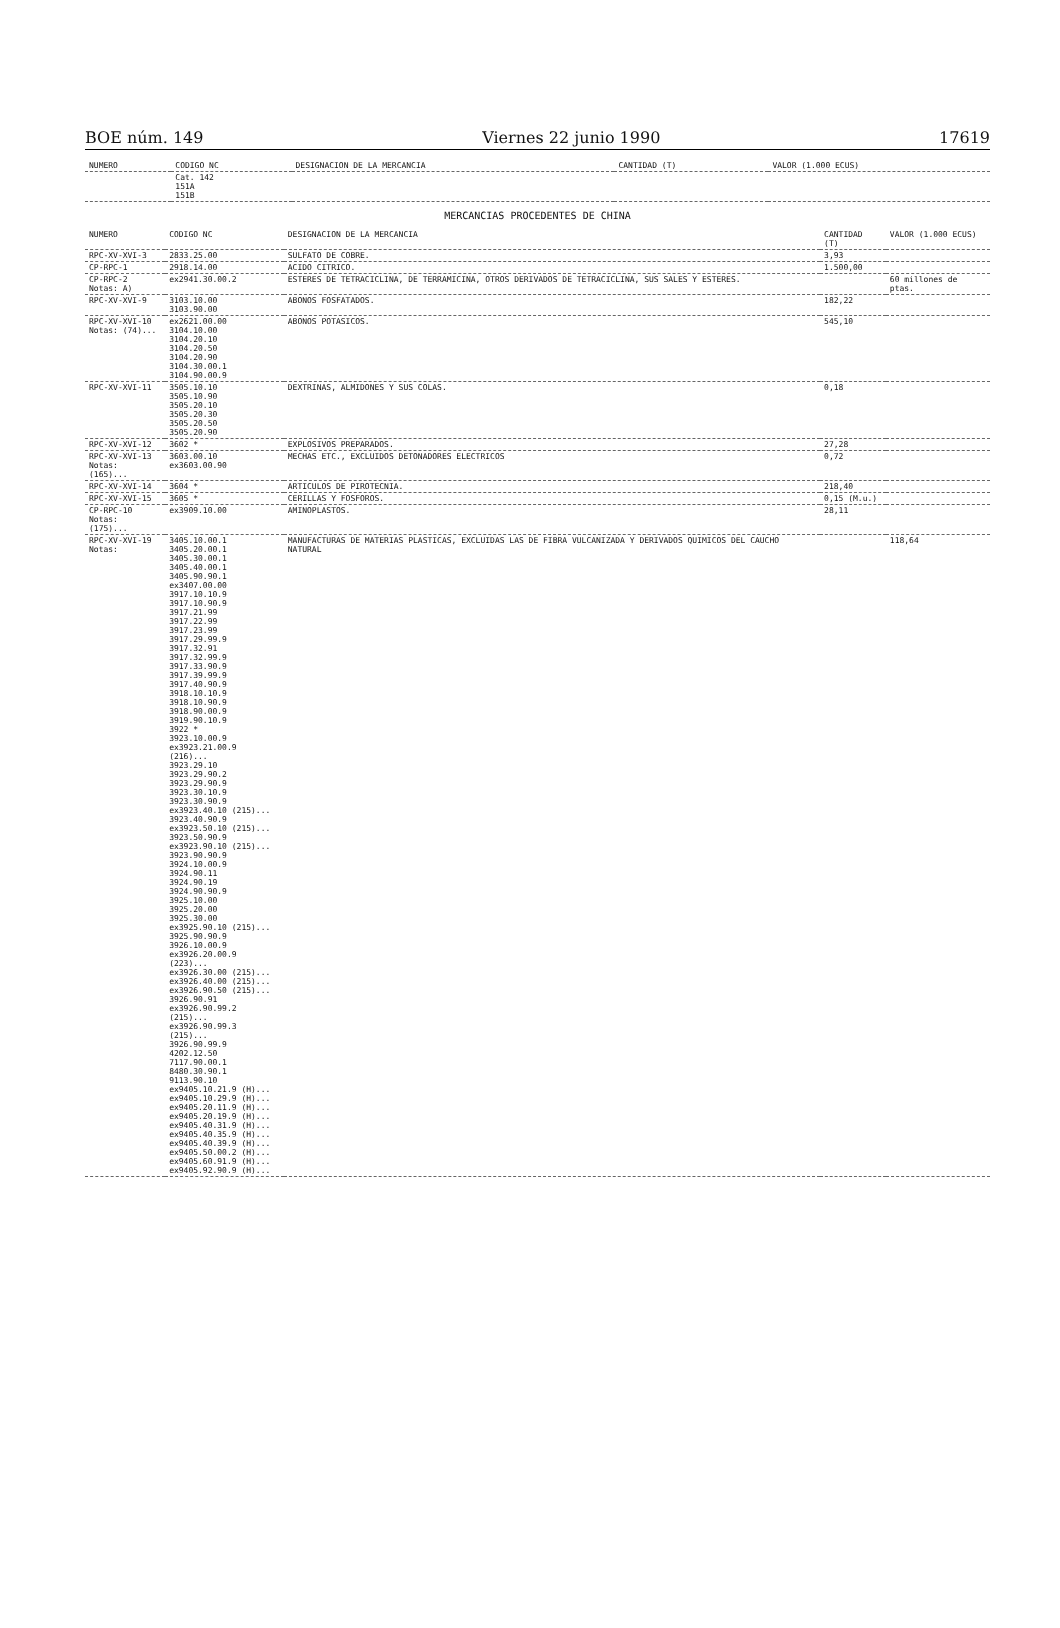BOE núm. 149 Viernes 22 junio 1990 17619
| NUMERO | CODIGO NC | DESIGNACION DE LA MERCANCIA | CANTIDAD (T) | VALOR (1.000 ECUS) |
| --- | --- | --- | --- | --- |
| | Cat. 142 151A 151B | | | |
MERCANCIAS PROCEDENTES DE CHINA
| NUMERO | CODIGO NC | DESIGNACION DE LA MERCANCIA | CANTIDAD (T) | VALOR (1.000 ECUS) |
| --- | --- | --- | --- | --- |
| RPC-XV-XVI-3 | 2833.25.00 | SULFATO DE COBRE. | 3,93 | |
| CP-RPC-1 | 2918.14.00 | ACIDO CITRICO. | 1.500,00 | |
| CP-RPC-2 Notas: A) | ex2941.30.00.2 | ESTERES DE TETRACICLINA, DE TERRAMICINA, OTROS DERIVADOS DE TETRACICLINA, SUS SALES Y ESTERES. | | 60 millones de ptas. |
| RPC-XV-XVI-9 | 3103.10.00 3103.90.00 | ABONOS FOSFATADOS. | 182,22 | |
| RPC-XV-XVI-10 Notas: (74)... | ex2621.00.00 3104.10.00 3104.20.10 3104.20.50 3104.20.90 3104.30.00.1 3104.90.00.9 | ABONOS POTASICOS. | 545,10 | |
| RPC-XV-XVI-11 | 3505.10.10 3505.10.90 3505.20.10 3505.20.30 3505.20.50 3505.20.90 | DEXTRINAS, ALMIDONES Y SUS COLAS. | 0,18 | |
| RPC-XV-XVI-12 | 3602 * | EXPLOSIVOS PREPARADOS. | 27,28 | |
| RPC-XV-XVI-13 Notas: (165)... | 3603.00.10 ex3603.00.90 | MECHAS ETC., EXCLUIDOS DETONADORES ELECTRICOS | 0,72 | |
| RPC-XV-XVI-14 | 3604 * | ARTICULOS DE PIROTECNIA. | 218,40 | |
| RPC-XV-XVI-15 | 3605 * | CERILLAS Y FOSFOROS. | 0,15 (M.u.) | |
| CP-RPC-10 Notas: (175)... | ex3909.10.00 | AMINOPLASTOS. | 28,11 | |
| RPC-XV-XVI-19 Notas: | 3405.10.00.1 3405.20.00.1 3405.30.00.1 3405.40.00.1 3405.90.90.1 ex3407.00.00 3917.10.10.9 3917.10.90.9 3917.21.99 3917.22.99 3917.23.99 3917.29.99.9 3917.32.91 3917.32.99.9 3917.33.90.9 3917.39.99.9 3917.40.90.9 3918.10.10.9 3918.10.90.9 3918.90.00.9 3919.90.10.9 3922 * 3923.10.00.9 ex3923.21.00.9 (216)... 3923.29.10 3923.29.90.2 3923.29.90.9 3923.30.10.9 3923.30.90.9 ex3923.40.10 (215)... 3923.40.90.9 ex3923.50.10 (215)... 3923.50.90.9 ex3923.90.10 (215)... 3923.90.90.9 3924.10.00.9 3924.90.11 3924.90.19 3924.90.90.9 3925.10.00 3925.20.00 3925.30.00 ex3925.90.10 (215)... 3925.90.90.9 3926.10.00.9 ex3926.20.00.9 (223)... ex3926.30.00 (215)... ex3926.40.00 (215)... ex3926.90.50 (215)... 3926.90.91 ex3926.90.99.2 (215)... ex3926.90.99.3 (215)... 3926.90.99.9 4202.12.50 7117.90.00.1 8480.30.90.1 9113.90.10 ex9405.10.21.9 (H)... ex9405.10.29.9 (H)... ex9405.20.11.9 (H)... ex9405.20.19.9 (H)... ex9405.40.31.9 (H)... ex9405.40.35.9 (H)... ex9405.40.39.9 (H)... ex9405.50.00.2 (H)... ex9405.60.91.9 (H)... ex9405.92.90.9 (H)... | MANUFACTURAS DE MATERIAS PLASTICAS, EXCLUIDAS LAS DE FIBRA VULCANIZADA Y DERIVADOS QUIMICOS DEL CAUCHO NATURAL | | 118,64 |